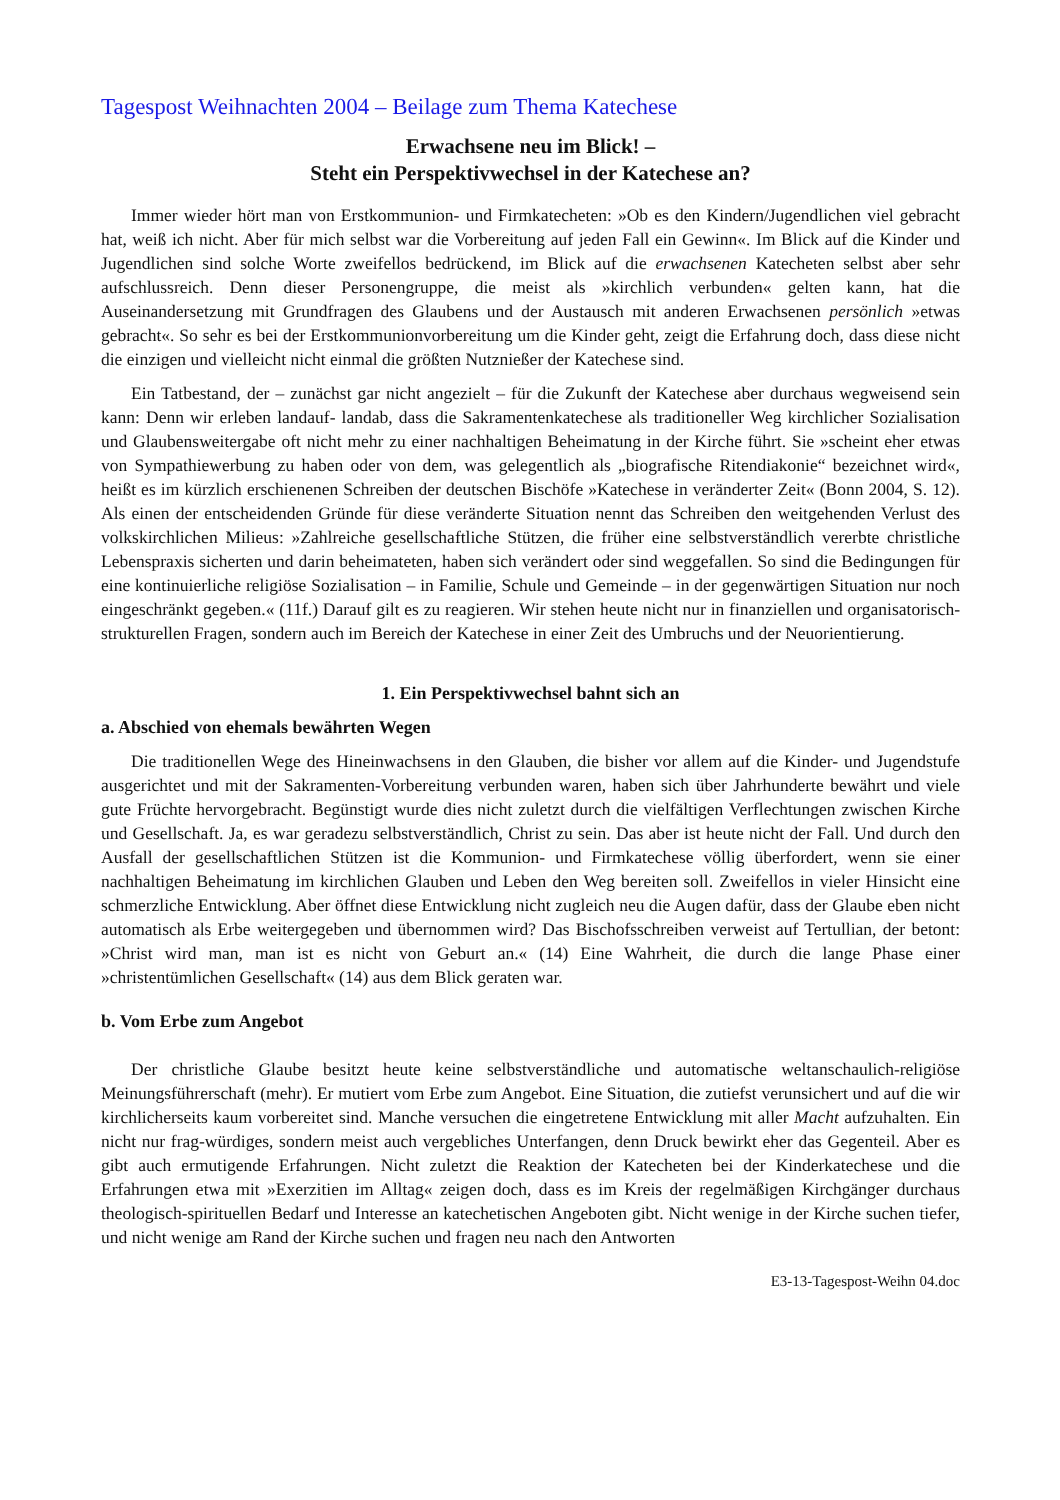Tagespost Weihnachten 2004 – Beilage zum Thema Katechese
Erwachsene neu im Blick! –
Steht ein Perspektivwechsel in der Katechese an?
Immer wieder hört man von Erstkommunion- und Firmkatecheten: »Ob es den Kindern/Jugendlichen viel gebracht hat, weiß ich nicht. Aber für mich selbst war die Vorbereitung auf jeden Fall ein Gewinn«. Im Blick auf die Kinder und Jugendlichen sind solche Worte zweifellos bedrückend, im Blick auf die erwachsenen Katecheten selbst aber sehr aufschlussreich. Denn dieser Personengruppe, die meist als »kirchlich verbunden« gelten kann, hat die Auseinandersetzung mit Grundfragen des Glaubens und der Austausch mit anderen Erwachsenen persönlich »etwas gebracht«. So sehr es bei der Erstkommunionvorbereitung um die Kinder geht, zeigt die Erfahrung doch, dass diese nicht die einzigen und vielleicht nicht einmal die größten Nutznießer der Katechese sind.
Ein Tatbestand, der – zunächst gar nicht angezielt – für die Zukunft der Katechese aber durchaus wegweisend sein kann: Denn wir erleben landauf- landab, dass die Sakramentenkatechese als traditioneller Weg kirchlicher Sozialisation und Glaubensweitergabe oft nicht mehr zu einer nachhaltigen Beheimatung in der Kirche führt. Sie »scheint eher etwas von Sympathiewerbung zu haben oder von dem, was gelegentlich als „biografische Ritendiakonie“ bezeichnet wird«, heißt es im kürzlich erschienenen Schreiben der deutschen Bischöfe »Katechese in veränderter Zeit« (Bonn 2004, S. 12). Als einen der entscheidenden Gründe für diese veränderte Situation nennt das Schreiben den weitgehenden Verlust des volkskirchlichen Milieus: »Zahlreiche gesellschaftliche Stützen, die früher eine selbstverständlich vererbte christliche Lebenspraxis sicherten und darin beheimateten, haben sich verändert oder sind weggefallen. So sind die Bedingungen für eine kontinuierliche religiöse Sozialisation – in Familie, Schule und Gemeinde – in der gegenwärtigen Situation nur noch eingeschränkt gegeben.« (11f.) Darauf gilt es zu reagieren. Wir stehen heute nicht nur in finanziellen und organisatorisch-strukturellen Fragen, sondern auch im Bereich der Katechese in einer Zeit des Umbruchs und der Neuorientierung.
1. Ein Perspektivwechsel bahnt sich an
a. Abschied von ehemals bewährten Wegen
Die traditionellen Wege des Hineinwachsens in den Glauben, die bisher vor allem auf die Kinder- und Jugendstufe ausgerichtet und mit der Sakramenten-Vorbereitung verbunden waren, haben sich über Jahrhunderte bewährt und viele gute Früchte hervorgebracht. Begünstigt wurde dies nicht zuletzt durch die vielfältigen Verflechtungen zwischen Kirche und Gesellschaft. Ja, es war geradezu selbstverständlich, Christ zu sein. Das aber ist heute nicht der Fall. Und durch den Ausfall der gesellschaftlichen Stützen ist die Kommunion- und Firmkatechese völlig überfordert, wenn sie einer nachhaltigen Beheimatung im kirchlichen Glauben und Leben den Weg bereiten soll. Zweifellos in vieler Hinsicht eine schmerzliche Entwicklung. Aber öffnet diese Entwicklung nicht zugleich neu die Augen dafür, dass der Glaube eben nicht automatisch als Erbe weitergegeben und übernommen wird? Das Bischofsschreiben verweist auf Tertullian, der betont: »Christ wird man, man ist es nicht von Geburt an.« (14) Eine Wahrheit, die durch die lange Phase einer »christentümlichen Gesellschaft« (14) aus dem Blick geraten war.
b. Vom Erbe zum Angebot
Der christliche Glaube besitzt heute keine selbstverständliche und automatische weltanschaulich-religiöse Meinungsführerschaft (mehr). Er mutiert vom Erbe zum Angebot. Eine Situation, die zutiefst verunsichert und auf die wir kirchlicherseits kaum vorbereitet sind. Manche versuchen die eingetretene Entwicklung mit aller Macht aufzuhalten. Ein nicht nur frag-würdiges, sondern meist auch vergebliches Unterfangen, denn Druck bewirkt eher das Gegenteil. Aber es gibt auch ermutigende Erfahrungen. Nicht zuletzt die Reaktion der Katecheten bei der Kinderkatechese und die Erfahrungen etwa mit »Exerzitien im Alltag« zeigen doch, dass es im Kreis der regelmäßigen Kirchgänger durchaus theologisch-spirituellen Bedarf und Interesse an katechetischen Angeboten gibt. Nicht wenige in der Kirche suchen tiefer, und nicht wenige am Rand der Kirche suchen und fragen neu nach den Antworten
E3-13-Tagespost-Weihn 04.doc